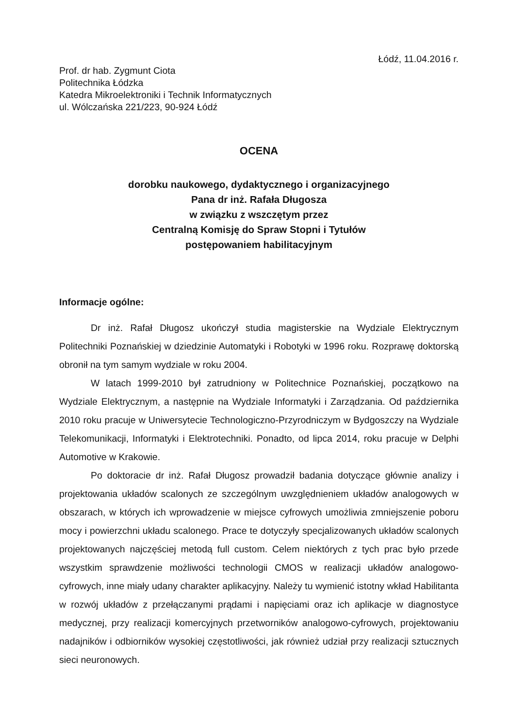Łódź, 11.04.2016 r.
Prof. dr hab. Zygmunt Ciota
Politechnika Łódzka
Katedra Mikroelektroniki i Technik Informatycznych
ul. Wólczańska 221/223, 90-924 Łódź
OCENA
dorobku naukowego, dydaktycznego i organizacyjnego
Pana dr inż. Rafała Długosza
w związku z wszczętym przez
Centralną Komisję do Spraw Stopni i Tytułów
postępowaniem habilitacyjnym
Informacje ogólne:
Dr inż. Rafał Długosz ukończył studia magisterskie na Wydziale Elektrycznym Politechniki Poznańskiej w dziedzinie Automatyki i Robotyki w 1996 roku. Rozprawę doktorską obronił na tym samym wydziale w roku 2004.
W latach 1999-2010 był zatrudniony w Politechnice Poznańskiej, początkowo na Wydziale Elektrycznym, a następnie na Wydziale Informatyki i Zarządzania. Od października 2010 roku pracuje w Uniwersytecie Technologiczno-Przyrodniczym w Bydgoszczy na Wydziale Telekomunikacji, Informatyki i Elektrotechniki. Ponadto, od lipca 2014, roku pracuje w Delphi Automotive w Krakowie.
Po doktoracie dr inż. Rafał Długosz prowadził badania dotyczące głównie analizy i projektowania układów scalonych ze szczególnym uwzględnieniem układów analogowych w obszarach, w których ich wprowadzenie w miejsce cyfrowych umożliwia zmniejszenie poboru mocy i powierzchni układu scalonego. Prace te dotyczyły specjalizowanych układów scalonych projektowanych najczęściej metodą full custom. Celem niektórych z tych prac było przede wszystkim sprawdzenie możliwości technologii CMOS w realizacji układów analogowo-cyfrowych, inne miały udany charakter aplikacyjny. Należy tu wymienić istotny wkład Habilitanta w rozwój układów z przełączanymi prądami i napięciami oraz ich aplikacje w diagnostyce medycznej, przy realizacji komercyjnych przetworników analogowo-cyfrowych, projektowaniu nadajników i odbiorników wysokiej częstotliwości, jak również udział przy realizacji sztucznych sieci neuronowych.